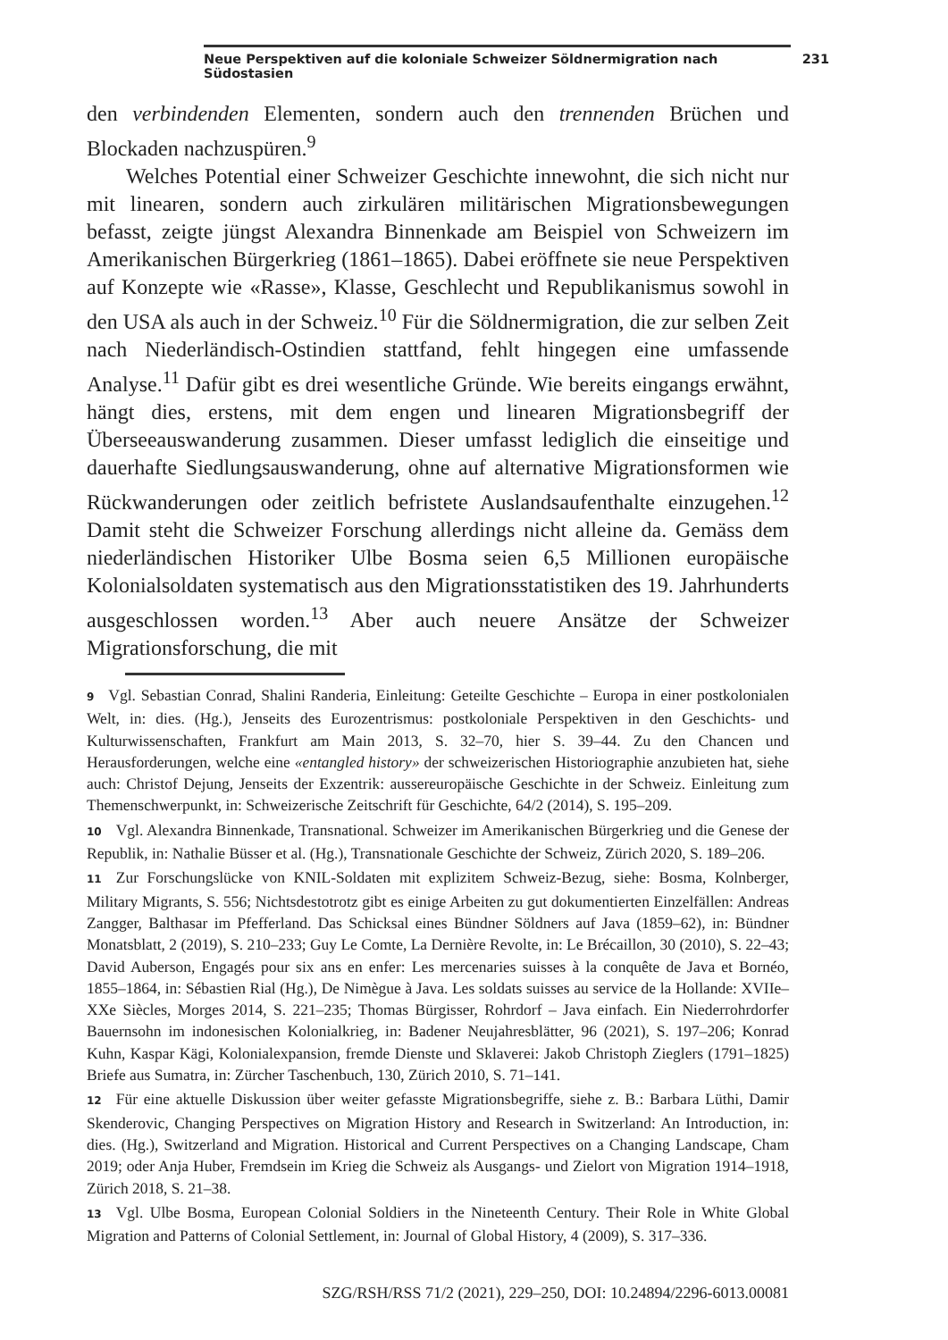Neue Perspektiven auf die koloniale Schweizer Söldnermigration nach Südostasien 231
den verbindenden Elementen, sondern auch den trennenden Brüchen und Blockaden nachzuspüren.<sup>9</sup>
Welches Potential einer Schweizer Geschichte innewohnt, die sich nicht nur mit linearen, sondern auch zirkulären militärischen Migrationsbewegungen befasst, zeigte jüngst Alexandra Binnenkade am Beispiel von Schweizern im Amerikanischen Bürgerkrieg (1861–1865). Dabei eröffnete sie neue Perspektiven auf Konzepte wie «Rasse», Klasse, Geschlecht und Republikanismus sowohl in den USA als auch in der Schweiz.<sup>10</sup> Für die Söldnermigration, die zur selben Zeit nach Niederländisch-Ostindien stattfand, fehlt hingegen eine umfassende Analyse.<sup>11</sup> Dafür gibt es drei wesentliche Gründe. Wie bereits eingangs erwähnt, hängt dies, erstens, mit dem engen und linearen Migrationsbegriff der Überseeauswanderung zusammen. Dieser umfasst lediglich die einseitige und dauerhafte Siedlungsauswanderung, ohne auf alternative Migrationsformen wie Rückwanderungen oder zeitlich befristete Auslandsaufenthalte einzugehen.<sup>12</sup> Damit steht die Schweizer Forschung allerdings nicht alleine da. Gemäss dem niederländischen Historiker Ulbe Bosma seien 6,5 Millionen europäische Kolonialsoldaten systematisch aus den Migrationsstatistiken des 19. Jahrhunderts ausgeschlossen worden.<sup>13</sup> Aber auch neuere Ansätze der Schweizer Migrationsforschung, die mit
9 Vgl. Sebastian Conrad, Shalini Randeria, Einleitung: Geteilte Geschichte – Europa in einer postkolonialen Welt, in: dies. (Hg.), Jenseits des Eurozentrismus: postkoloniale Perspektiven in den Geschichts- und Kulturwissenschaften, Frankfurt am Main 2013, S. 32–70, hier S. 39–44. Zu den Chancen und Herausforderungen, welche eine «entangled history» der schweizerischen Historiographie anzubieten hat, siehe auch: Christof Dejung, Jenseits der Exzentrik: aussereuropäische Geschichte in der Schweiz. Einleitung zum Themenschwerpunkt, in: Schweizerische Zeitschrift für Geschichte, 64/2 (2014), S. 195–209.
10 Vgl. Alexandra Binnenkade, Transnational. Schweizer im Amerikanischen Bürgerkrieg und die Genese der Republik, in: Nathalie Büsser et al. (Hg.), Transnationale Geschichte der Schweiz, Zürich 2020, S. 189–206.
11 Zur Forschungslücke von KNIL-Soldaten mit explizitem Schweiz-Bezug, siehe: Bosma, Kolnberger, Military Migrants, S. 556; Nichtsdestotrotz gibt es einige Arbeiten zu gut dokumentierten Einzelfällen: Andreas Zangger, Balthasar im Pfefferland. Das Schicksal eines Bündner Söldners auf Java (1859–62), in: Bündner Monatsblatt, 2 (2019), S. 210–233; Guy Le Comte, La Dernière Revolte, in: Le Brécaillon, 30 (2010), S. 22–43; David Auberson, Engagés pour six ans en enfer: Les mercenaries suisses à la conquête de Java et Bornéo, 1855–1864, in: Sébastien Rial (Hg.), De Nimègue à Java. Les soldats suisses au service de la Hollande: XVIIe–XXe Siècles, Morges 2014, S. 221–235; Thomas Bürgisser, Rohrdorf – Java einfach. Ein Niederrohrdorfer Bauernsohn im indonesischen Kolonialkrieg, in: Badener Neujahresblätter, 96 (2021), S. 197–206; Konrad Kuhn, Kaspar Kägi, Kolonialexpansion, fremde Dienste und Sklaverei: Jakob Christoph Zieglers (1791–1825) Briefe aus Sumatra, in: Zürcher Taschenbuch, 130, Zürich 2010, S. 71–141.
12 Für eine aktuelle Diskussion über weiter gefasste Migrationsbegriffe, siehe z. B.: Barbara Lüthi, Damir Skenderovic, Changing Perspectives on Migration History and Research in Switzerland: An Introduction, in: dies. (Hg.), Switzerland and Migration. Historical and Current Perspectives on a Changing Landscape, Cham 2019; oder Anja Huber, Fremdsein im Krieg die Schweiz als Ausgangs- und Zielort von Migration 1914–1918, Zürich 2018, S. 21–38.
13 Vgl. Ulbe Bosma, European Colonial Soldiers in the Nineteenth Century. Their Role in White Global Migration and Patterns of Colonial Settlement, in: Journal of Global History, 4 (2009), S. 317–336.
SZG/RSH/RSS 71/2 (2021), 229–250, DOI: 10.24894/2296-6013.00081